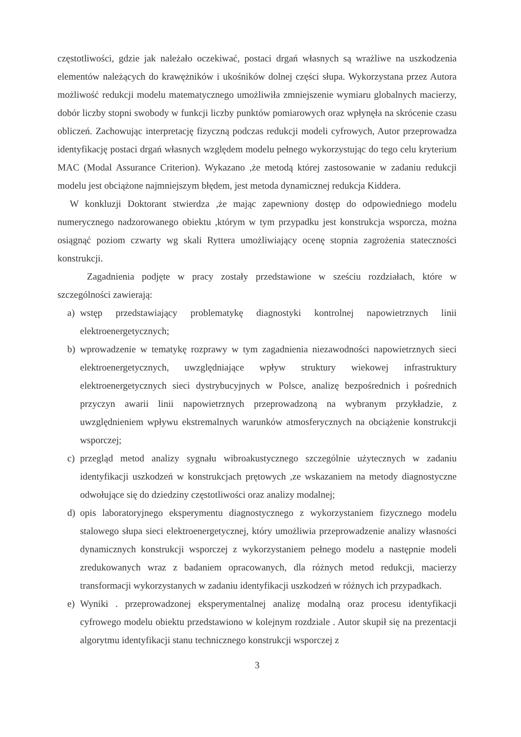częstotliwości, gdzie jak należało oczekiwać, postaci drgań własnych są wrażliwe na uszkodzenia elementów należących do krawężników i ukośników dolnej części słupa. Wykorzystana przez Autora możliwość redukcji modelu matematycznego umożliwiła zmniejszenie wymiaru globalnych macierzy, dobór liczby stopni swobody w funkcji liczby punktów pomiarowych oraz wpłynęła na skrócenie czasu obliczeń. Zachowując interpretację fizyczną podczas redukcji modeli cyfrowych, Autor przeprowadza identyfikację postaci drgań własnych względem modelu pełnego wykorzystując do tego celu kryterium MAC (Modal Assurance Criterion). Wykazano ,że metodą której zastosowanie w zadaniu redukcji modelu jest obciążone najmniejszym błędem, jest metoda dynamicznej redukcja Kiddera.
W konkluzji Doktorant stwierdza ,że mając zapewniony dostęp do odpowiedniego modelu numerycznego nadzorowanego obiektu ,którym w tym przypadku jest konstrukcja wsporcza, można osiągnąć poziom czwarty wg skali Ryttera umożliwiający ocenę stopnia zagrożenia stateczności konstrukcji.
Zagadnienia podjęte w pracy zostały przedstawione w sześciu rozdziałach, które w szczególności zawierają:
a) wstęp przedstawiający problematykę diagnostyki kontrolnej napowietrznych linii elektroenergetycznych;
b) wprowadzenie w tematykę rozprawy w tym zagadnienia niezawodności napowietrznych sieci elektroenergetycznych, uwzględniające wpływ struktury wiekowej infrastruktury elektroenergetycznych sieci dystrybucyjnych w Polsce, analizę bezpośrednich i pośrednich przyczyn awarii linii napowietrznych przeprowadzoną na wybranym przykładzie, z uwzględnieniem wpływu ekstremalnych warunków atmosferycznych na obciążenie konstrukcji wsporczej;
c) przegląd metod analizy sygnału wibroakustycznego szczególnie użytecznych w zadaniu identyfikacji uszkodzeń w konstrukcjach prętowych ,ze wskazaniem na metody diagnostyczne odwołujące się do dziedziny częstotliwości oraz analizy modalnej;
d) opis laboratoryjnego eksperymentu diagnostycznego z wykorzystaniem fizycznego modelu stalowego słupa sieci elektroenergetycznej, który umożliwia przeprowadzenie analizy własności dynamicznych konstrukcji wsporczej z wykorzystaniem pełnego modelu a następnie modeli zredukowanych wraz z badaniem opracowanych, dla różnych metod redukcji, macierzy transformacji wykorzystanych w zadaniu identyfikacji uszkodzeń w różnych ich przypadkach.
e) Wyniki . przeprowadzonej eksperymentalnej analizę modalną oraz procesu identyfikacji cyfrowego modelu obiektu przedstawiono w kolejnym rozdziale . Autor skupił się na prezentacji algorytmu identyfikacji stanu technicznego konstrukcji wsporczej z
3